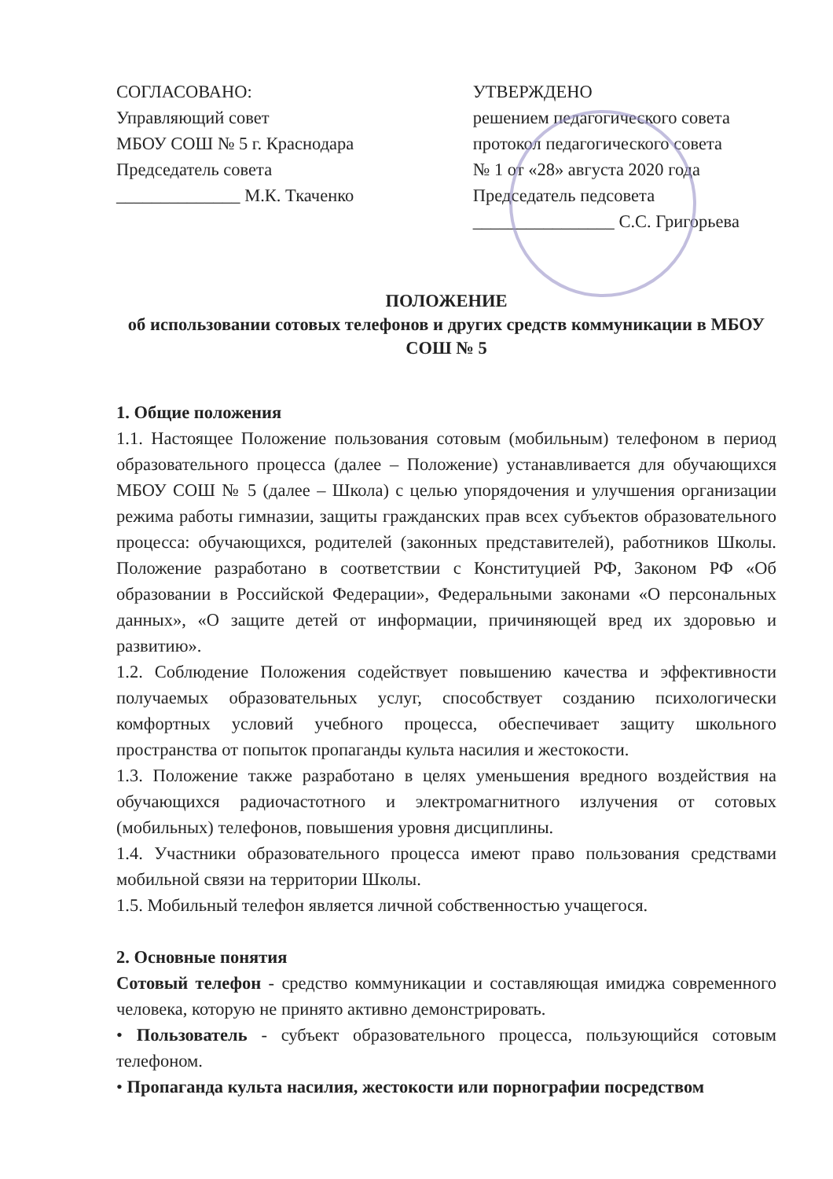СОГЛАСОВАНО:
Управляющий совет
МБОУ СОШ № 5 г. Краснодара
Председатель совета
______________ М.К. Ткаченко
УТВЕРЖДЕНО
решением педагогического совета
протокол педагогического совета
№ 1 от «28» августа 2020 года
Председатель педсовета
________________ С.С. Григорьева
ПОЛОЖЕНИЕ
об использовании сотовых телефонов и других средств коммуникации в МБОУ СОШ № 5
1. Общие положения
1.1. Настоящее Положение пользования сотовым (мобильным) телефоном в период образовательного процесса (далее – Положение) устанавливается для обучающихся МБОУ СОШ № 5 (далее – Школа) с целью упорядочения и улучшения организации режима работы гимназии, защиты гражданских прав всех субъектов образовательного процесса: обучающихся, родителей (законных представителей), работников Школы. Положение разработано в соответствии с Конституцией РФ, Законом РФ «Об образовании в Российской Федерации», Федеральными законами «О персональных данных», «О защите детей от информации, причиняющей вред их здоровью и развитию».
1.2. Соблюдение Положения содействует повышению качества и эффективности получаемых образовательных услуг, способствует созданию психологически комфортных условий учебного процесса, обеспечивает защиту школьного пространства от попыток пропаганды культа насилия и жестокости.
1.3. Положение также разработано в целях уменьшения вредного воздействия на обучающихся радиочастотного и электромагнитного излучения от сотовых (мобильных) телефонов, повышения уровня дисциплины.
1.4. Участники образовательного процесса имеют право пользования средствами мобильной связи на территории Школы.
1.5. Мобильный телефон является личной собственностью учащегося.
2. Основные понятия
Сотовый телефон - средство коммуникации и составляющая имиджа современного человека, которую не принято активно демонстрировать.
• Пользователь - субъект образовательного процесса, пользующийся сотовым телефоном.
• Пропаганда культа насилия, жестокости или порнографии посредством